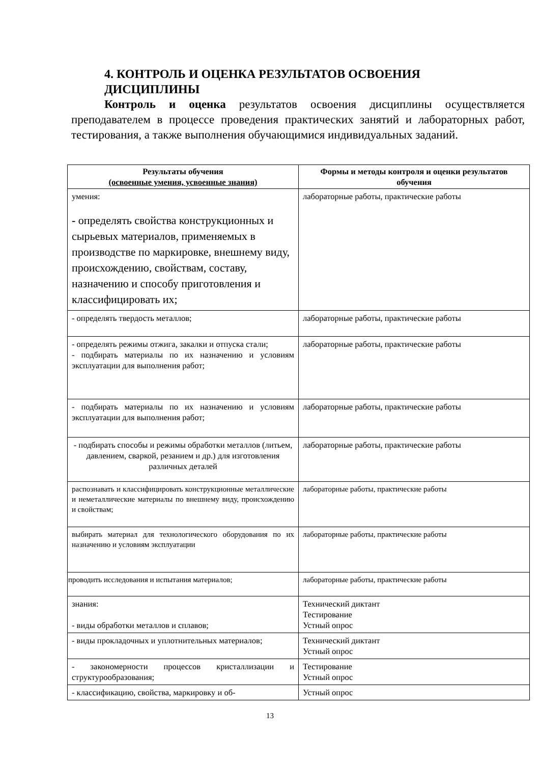4. КОНТРОЛЬ И ОЦЕНКА РЕЗУЛЬТАТОВ ОСВОЕНИЯ ДИСЦИПЛИНЫ
Контроль и оценка результатов освоения дисциплины осуществляется преподавателем в процессе проведения практических занятий и лабораторных работ, тестирования, а также выполнения обучающимися индивидуальных заданий.
| Результаты обучения (освоенные умения, усвоенные знания) | Формы и методы контроля и оценки результатов обучения |
| --- | --- |
| умения: - определять свойства конструкционных и сырьевых материалов, применяемых в производстве по маркировке, внешнему виду, происхождению, свойствам, составу, назначению и способу приготовления и классифицировать их; | лабораторные работы, практические работы |
| - определять твердость металлов; | лабораторные работы, практические работы |
| - определять режимы отжига, закалки и отпуска стали; - подбирать материалы по их назначению и условиям эксплуатации для выполнения работ; | лабораторные работы, практические работы |
| - подбирать материалы по их назначению и условиям эксплуатации для выполнения работ; | лабораторные работы, практические работы |
| - подбирать способы и режимы обработки металлов (литьем, давлением, сваркой, резанием и др.) для изготовления различных деталей | лабораторные работы, практические работы |
| распознавать и классифицировать конструкционные металлические и неметаллические материалы по внешнему виду, происхождению и свойствам; | лабораторные работы, практические работы |
| выбирать материал для технологического оборудования по их назначению и условиям эксплуатации | лабораторные работы, практические работы |
| проводить исследования и испытания материалов; | лабораторные работы, практические работы |
| знания: - виды обработки металлов и сплавов; | Технический диктант Тестирование Устный опрос |
| - виды прокладочных и уплотнительных материалов; | Технический диктант Устный опрос |
| - закономерности процессов кристаллизации и структурообразования; | Тестирование Устный опрос |
| - классификацию, свойства, маркировку и об- | Устный опрос |
13